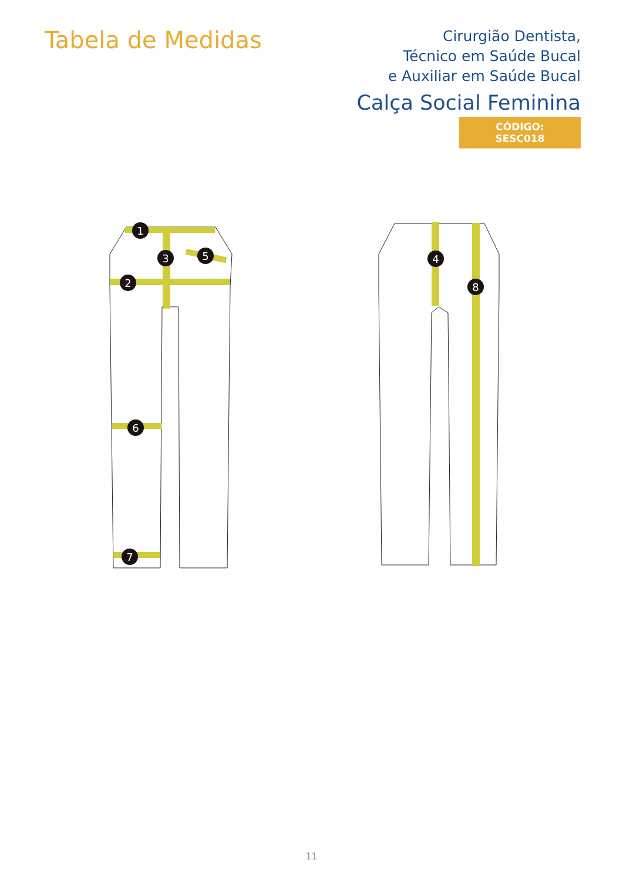Tabela de Medidas
Cirurgião Dentista,
Técnico em Saúde Bucal
e Auxiliar em Saúde Bucal
Calça Social Feminina
CÓDIGO: SESC018
1
2
3
5
4
6
8
7
11